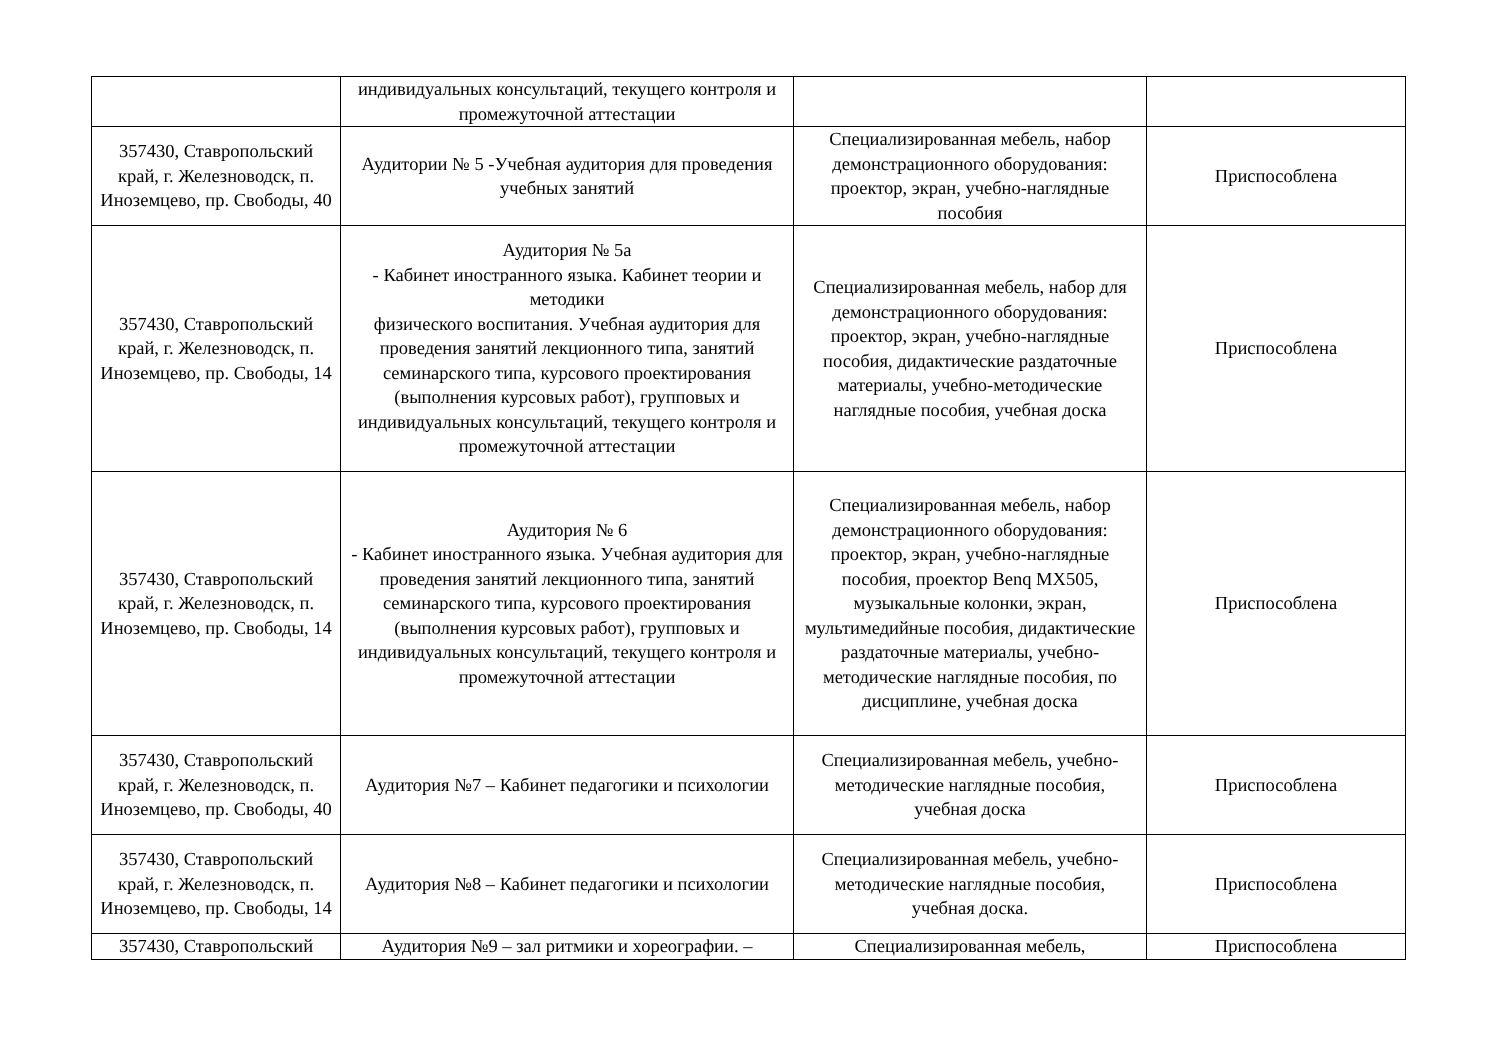| | индивидуальных консультаций, текущего контроля и промежуточной аттестации | | |
| 357430, Ставропольский край, г. Железноводск, п. Иноземцево, пр. Свободы, 40 | Аудитории № 5 -Учебная аудитория для проведения учебных занятий | Специализированная мебель, набор демонстрационного оборудования: проектор, экран, учебно-наглядные пособия | Приспособлена |
| 357430, Ставропольский край, г. Железноводск, п. Иноземцево, пр. Свободы, 14 | Аудитория № 5а - Кабинет иностранного языка. Кабинет теории и методики физического воспитания. Учебная аудитория для проведения занятий лекционного типа, занятий семинарского типа, курсового проектирования (выполнения курсовых работ), групповых и индивидуальных консультаций, текущего контроля и промежуточной аттестации | Специализированная мебель, набор для демонстрационного оборудования: проектор, экран, учебно-наглядные пособия, дидактические раздаточные материалы, учебно-методические наглядные пособия, учебная доска | Приспособлена |
| 357430, Ставропольский край, г. Железноводск, п. Иноземцево, пр. Свободы, 14 | Аудитория № 6 - Кабинет иностранного языка. Учебная аудитория для проведения занятий лекционного типа, занятий семинарского типа, курсового проектирования (выполнения курсовых работ), групповых и индивидуальных консультаций, текущего контроля и промежуточной аттестации | Специализированная мебель, набор демонстрационного оборудования: проектор, экран, учебно-наглядные пособия, проектор Benq MX505, музыкальные колонки, экран, мультимедийные пособия, дидактические раздаточные материалы, учебно-методические наглядные пособия, по дисциплине, учебная доска | Приспособлена |
| 357430, Ставропольский край, г. Железноводск, п. Иноземцево, пр. Свободы, 40 | Аудитория №7 – Кабинет педагогики и психологии | Специализированная мебель, учебно-методические наглядные пособия, учебная доска | Приспособлена |
| 357430, Ставропольский край, г. Железноводск, п. Иноземцево, пр. Свободы, 14 | Аудитория №8 – Кабинет педагогики и психологии | Специализированная мебель, учебно-методические наглядные пособия, учебная доска. | Приспособлена |
| 357430, Ставропольский | Аудитория №9 – зал ритмики и хореографии. – | Специализированная мебель, | Приспособлена |